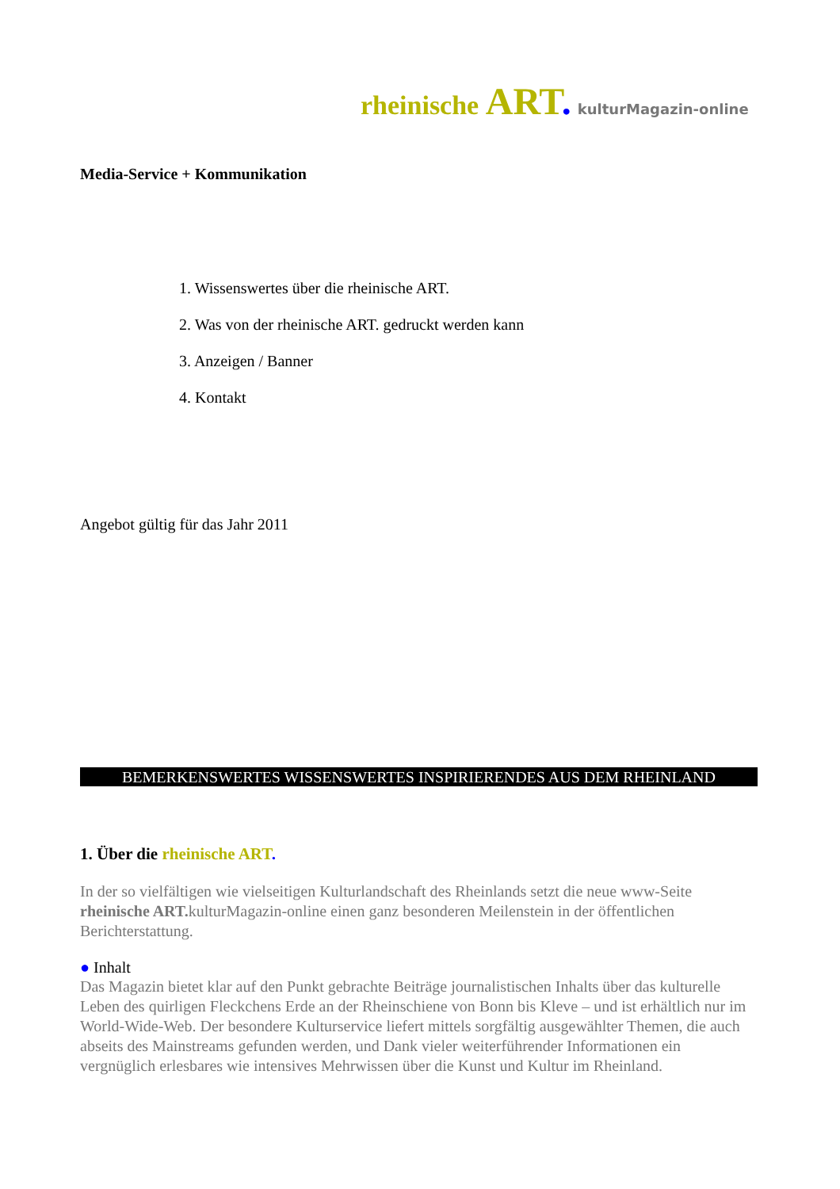rheinische ART. kulturMagazin-online
Media-Service + Kommunikation
1. Wissenswertes über die rheinische ART.
2. Was von der rheinische ART. gedruckt werden kann
3. Anzeigen / Banner
4. Kontakt
Angebot gültig für das Jahr 2011
BEMERKENSWERTES WISSENSWERTES INSPIRIERENDES AUS DEM RHEINLAND
1. Über die rheinische ART.
In der so vielfältigen wie vielseitigen Kulturlandschaft des Rheinlands setzt die neue www-Seite rheinische ART. kulturMagazin-online einen ganz besonderen Meilenstein in der öffentlichen Berichterstattung.
● Inhalt
Das Magazin bietet klar auf den Punkt gebrachte Beiträge journalistischen Inhalts über das kulturelle Leben des quirligen Fleckchens Erde an der Rheinschiene von Bonn bis Kleve – und ist erhältlich nur im World-Wide-Web. Der besondere Kulturservice liefert mittels sorgfältig ausgewählter Themen, die auch abseits des Mainstreams gefunden werden, und Dank vieler weiterführender Informationen ein vergnüglich erlesbares wie intensives Mehrwissen über die Kunst und Kultur im Rheinland.